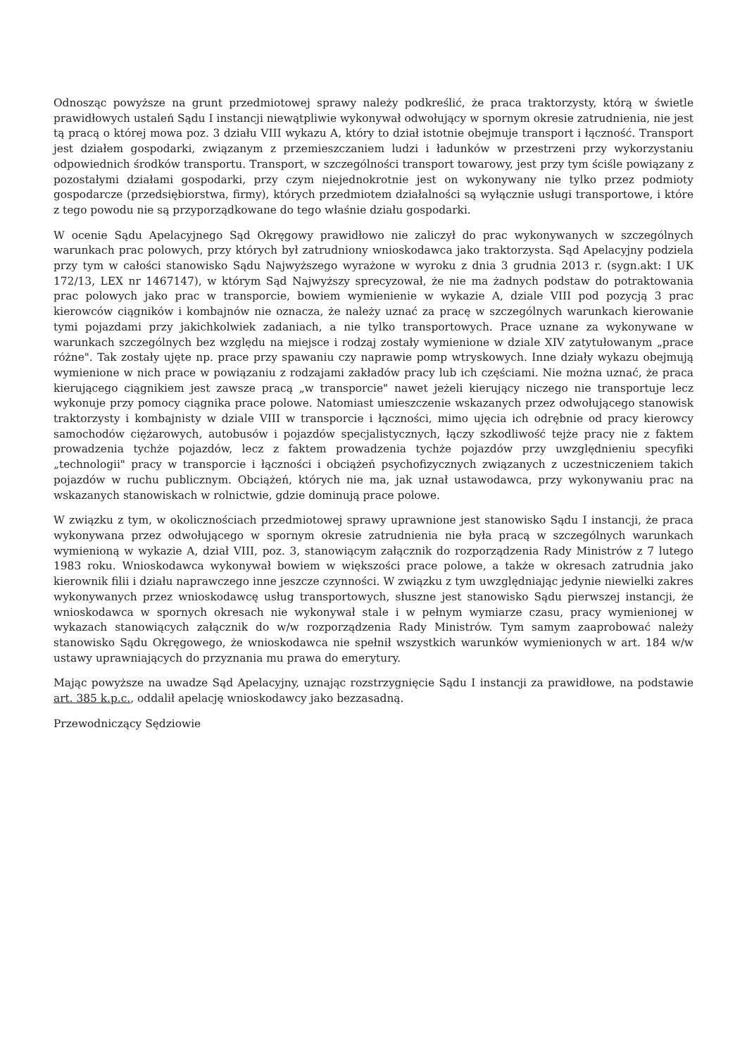Odnosząc powyższe na grunt przedmiotowej sprawy należy podkreślić, że praca traktorzysty, którą w świetle prawidłowych ustaleń Sądu I instancji niewątpliwie wykonywał odwołujący w spornym okresie zatrudnienia, nie jest tą pracą o której mowa poz. 3 działu VIII wykazu A, który to dział istotnie obejmuje transport i łączność. Transport jest działem gospodarki, związanym z przemieszczaniem ludzi i ładunków w przestrzeni przy wykorzystaniu odpowiednich środków transportu. Transport, w szczególności transport towarowy, jest przy tym ściśle powiązany z pozostałymi działami gospodarki, przy czym niejednokrotnie jest on wykonywany nie tylko przez podmioty gospodarcze (przedsiębiorstwa, firmy), których przedmiotem działalności są wyłącznie usługi transportowe, i które z tego powodu nie są przyporządkowane do tego właśnie działu gospodarki.
W ocenie Sądu Apelacyjnego Sąd Okręgowy prawidłowo nie zaliczył do prac wykonywanych w szczególnych warunkach prac polowych, przy których był zatrudniony wnioskodawca jako traktorzysta. Sąd Apelacyjny podziela przy tym w całości stanowisko Sądu Najwyższego wyrażone w wyroku z dnia 3 grudnia 2013 r. (sygn.akt: I UK 172/13, LEX nr 1467147), w którym Sąd Najwyższy sprecyzował, że nie ma żadnych podstaw do potraktowania prac polowych jako prac w transporcie, bowiem wymienienie w wykazie A, dziale VIII pod pozycją 3 prac kierowców ciągników i kombajnów nie oznacza, że należy uznać za pracę w szczególnych warunkach kierowanie tymi pojazdami przy jakichkolwiek zadaniach, a nie tylko transportowych. Prace uznane za wykonywane w warunkach szczególnych bez względu na miejsce i rodzaj zostały wymienione w dziale XIV zatytułowanym „prace różne". Tak zostały ujęte np. prace przy spawaniu czy naprawie pomp wtryskowych. Inne działy wykazu obejmują wymienione w nich prace w powiązaniu z rodzajami zakładów pracy lub ich częściami. Nie można uznać, że praca kierującego ciągnikiem jest zawsze pracą „w transporcie" nawet jeżeli kierujący niczego nie transportuje lecz wykonuje przy pomocy ciągnika prace polowe. Natomiast umieszczenie wskazanych przez odwołującego stanowisk traktorzysty i kombajnisty w dziale VIII w transporcie i łączności, mimo ujęcia ich odrębnie od pracy kierowcy samochodów ciężarowych, autobusów i pojazdów specjalistycznych, łączy szkodliwość tejże pracy nie z faktem prowadzenia tychże pojazdów, lecz z faktem prowadzenia tychże pojazdów przy uwzględnieniu specyfiki „technologii" pracy w transporcie i łączności i obciążeń psychofizycznych związanych z uczestniczeniem takich pojazdów w ruchu publicznym. Obciążeń, których nie ma, jak uznał ustawodawca, przy wykonywaniu prac na wskazanych stanowiskach w rolnictwie, gdzie dominują prace polowe.
W związku z tym, w okolicznościach przedmiotowej sprawy uprawnione jest stanowisko Sądu I instancji, że praca wykonywana przez odwołującego w spornym okresie zatrudnienia nie była pracą w szczególnych warunkach wymienioną w wykazie A, dział VIII, poz. 3, stanowiącym załącznik do rozporządzenia Rady Ministrów z 7 lutego 1983 roku. Wnioskodawca wykonywał bowiem w większości prace polowe, a także w okresach zatrudnia jako kierownik filii i działu naprawczego inne jeszcze czynności. W związku z tym uwzględniając jedynie niewielki zakres wykonywanych przez wnioskodawcę usług transportowych, słuszne jest stanowisko Sądu pierwszej instancji, że wnioskodawca w spornych okresach nie wykonywał stale i w pełnym wymiarze czasu, pracy wymienionej w wykazach stanowiących załącznik do w/w rozporządzenia Rady Ministrów. Tym samym zaaprobować należy stanowisko Sądu Okręgowego, że wnioskodawca nie spełnił wszystkich warunków wymienionych w art. 184 w/w ustawy uprawniających do przyznania mu prawa do emerytury.
Mając powyższe na uwadze Sąd Apelacyjny, uznając rozstrzygnięcie Sądu I instancji za prawidłowe, na podstawie art. 385 k.p.c., oddalił apelację wnioskodawcy jako bezzasadną.
Przewodniczący Sędziowie